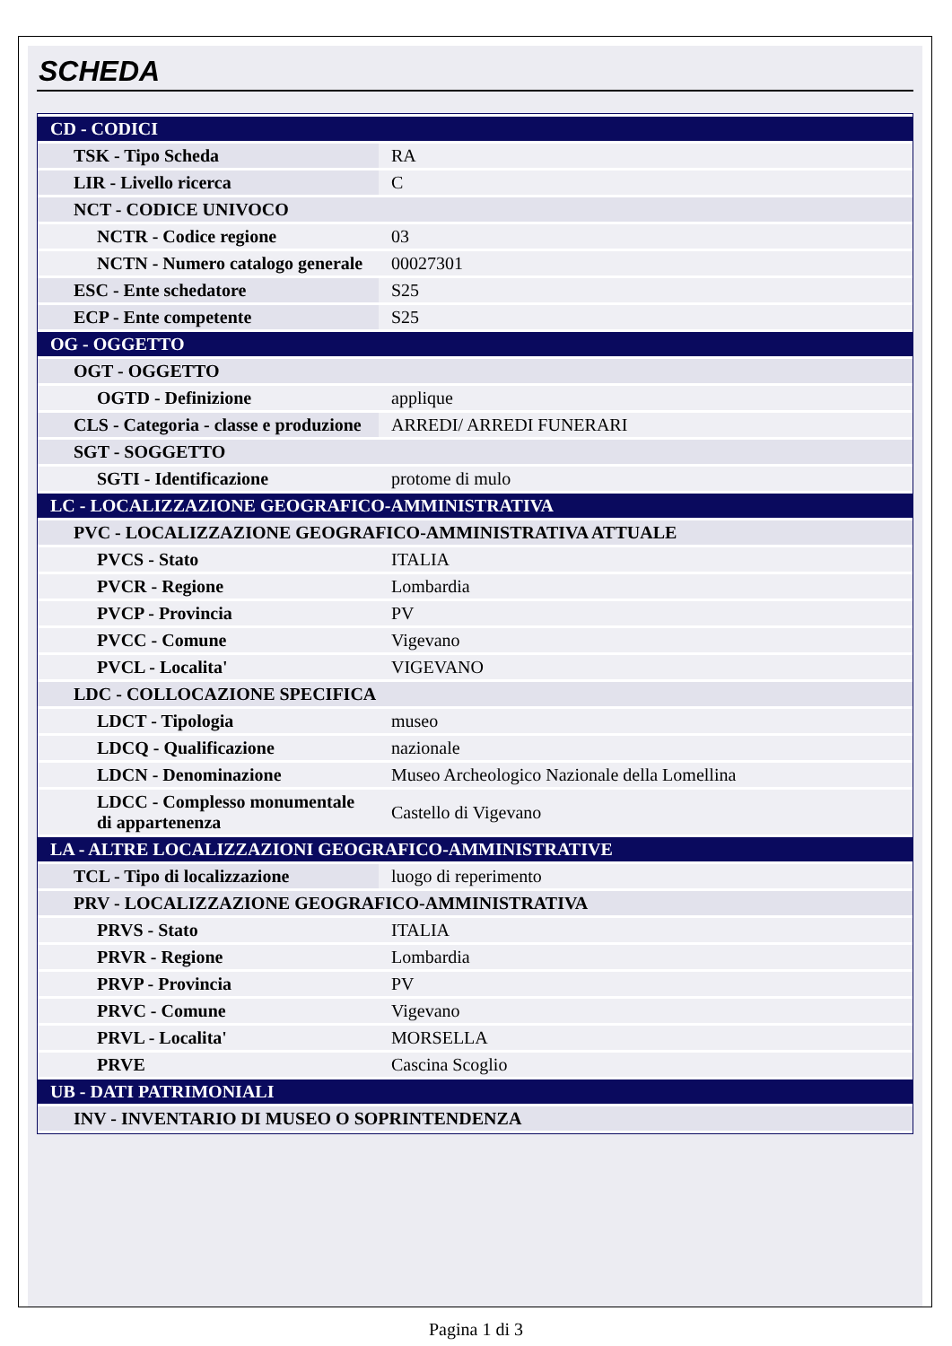SCHEDA
| CD - CODICI | |
| TSK - Tipo Scheda | RA |
| LIR - Livello ricerca | C |
| NCT - CODICE UNIVOCO | |
| NCTR - Codice regione | 03 |
| NCTN - Numero catalogo generale | 00027301 |
| ESC - Ente schedatore | S25 |
| ECP - Ente competente | S25 |
| OG - OGGETTO | |
| OGT - OGGETTO | |
| OGTD - Definizione | applique |
| CLS - Categoria - classe e produzione | ARREDI/ ARREDI FUNERARI |
| SGT - SOGGETTO | |
| SGTI - Identificazione | protome di mulo |
| LC - LOCALIZZAZIONE GEOGRAFICO-AMMINISTRATIVA | |
| PVC - LOCALIZZAZIONE GEOGRAFICO-AMMINISTRATIVA ATTUALE | |
| PVCS - Stato | ITALIA |
| PVCR - Regione | Lombardia |
| PVCP - Provincia | PV |
| PVCC - Comune | Vigevano |
| PVCL - Localita' | VIGEVANO |
| LDC - COLLOCAZIONE SPECIFICA | |
| LDCT - Tipologia | museo |
| LDCQ - Qualificazione | nazionale |
| LDCN - Denominazione | Museo Archeologico Nazionale della Lomellina |
| LDCC - Complesso monumentale di appartenenza | Castello di Vigevano |
| LA - ALTRE LOCALIZZAZIONI GEOGRAFICO-AMMINISTRATIVE | |
| TCL - Tipo di localizzazione | luogo di reperimento |
| PRV - LOCALIZZAZIONE GEOGRAFICO-AMMINISTRATIVA | |
| PRVS - Stato | ITALIA |
| PRVR - Regione | Lombardia |
| PRVP - Provincia | PV |
| PRVC - Comune | Vigevano |
| PRVL - Localita' | MORSELLA |
| PRVE | Cascina Scoglio |
| UB - DATI PATRIMONIALI | |
| INV - INVENTARIO DI MUSEO O SOPRINTENDENZA | |
Pagina 1 di 3